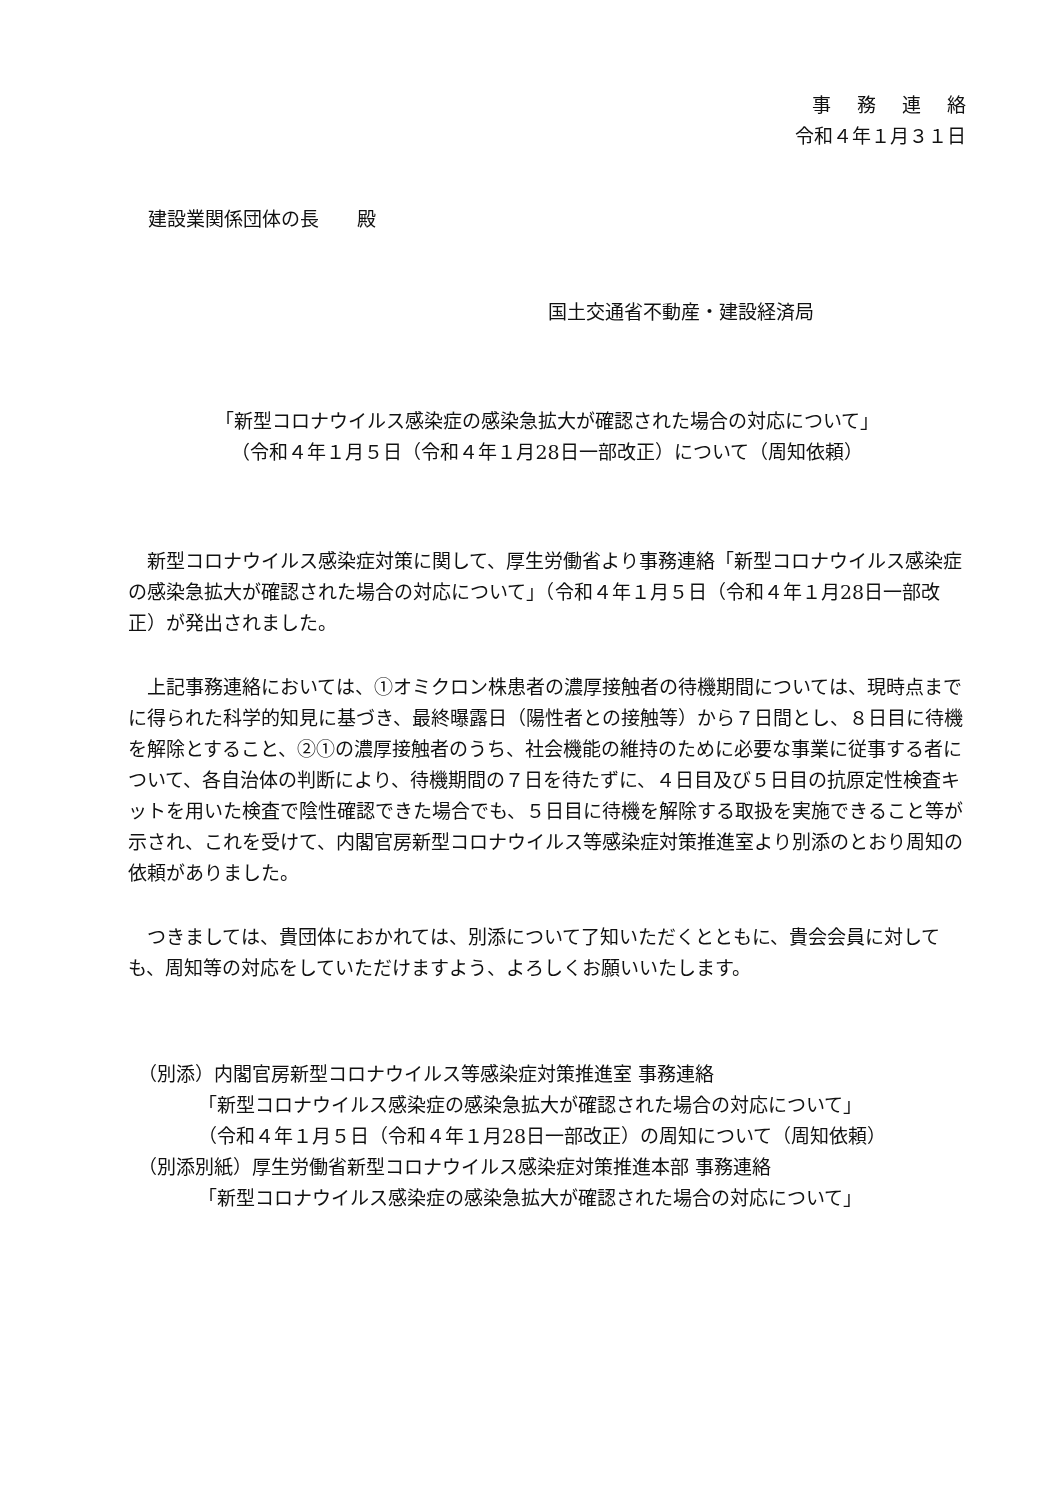事務連絡
令和４年１月３１日
建設業関係団体の長　　殿
国土交通省不動産・建設経済局
「新型コロナウイルス感染症の感染急拡大が確認された場合の対応について」
（令和４年１月５日（令和４年１月28日一部改正）について（周知依頼）
　新型コロナウイルス感染症対策に関して、厚生労働省より事務連絡「新型コロナウイルス感染症の感染急拡大が確認された場合の対応について」（令和４年１月５日（令和４年１月28日一部改正）が発出されました。
　上記事務連絡においては、①オミクロン株患者の濃厚接触者の待機期間については、現時点までに得られた科学的知見に基づき、最終曝露日（陽性者との接触等）から７日間とし、８日目に待機を解除とすること、②①の濃厚接触者のうち、社会機能の維持のために必要な事業に従事する者について、各自治体の判断により、待機期間の７日を待たずに、４日目及び５日目の抗原定性検査キットを用いた検査で陰性確認できた場合でも、５日目に待機を解除する取扱を実施できること等が示され、これを受けて、内閣官房新型コロナウイルス等感染症対策推進室より別添のとおり周知の依頼がありました。
　つきましては、貴団体におかれては、別添について了知いただくとともに、貴会会員に対しても、周知等の対応をしていただけますよう、よろしくお願いいたします。
（別添）内閣官房新型コロナウイルス等感染症対策推進室 事務連絡
「新型コロナウイルス感染症の感染急拡大が確認された場合の対応について」
（令和４年１月５日（令和４年１月28日一部改正）の周知について（周知依頼）
（別添別紙）厚生労働省新型コロナウイルス感染症対策推進本部 事務連絡
「新型コロナウイルス感染症の感染急拡大が確認された場合の対応について」